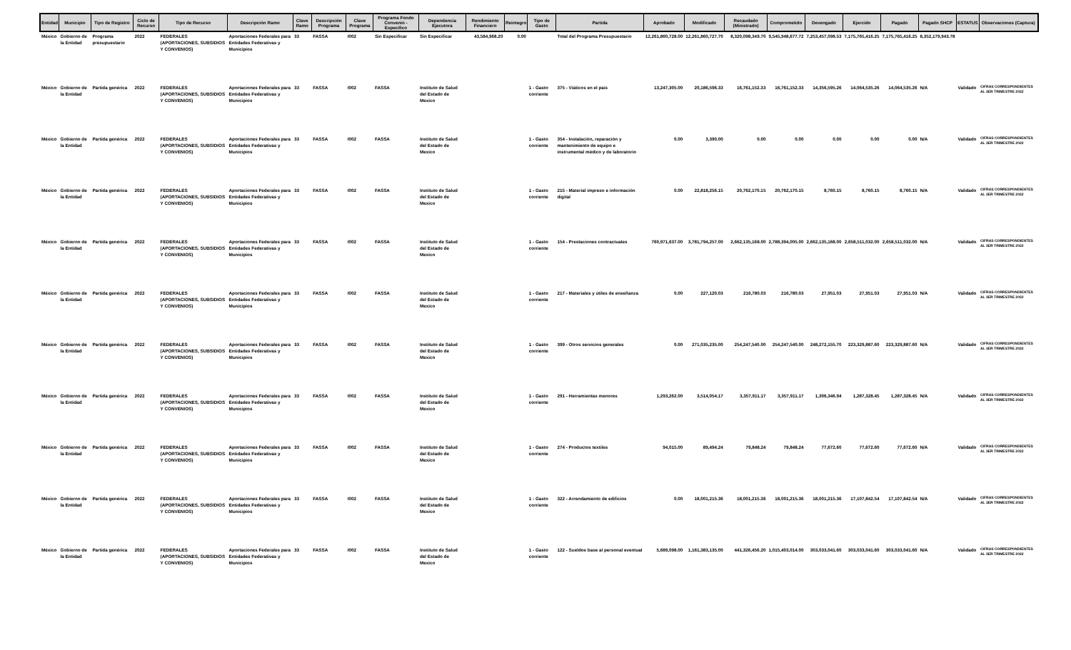| Entidad | Municipio | Tipo de Registro | Ciclo de Recurso | Tipo de Recurso | Descripción Ramo | Clave Ramo | Descripción Programa | Clave Programa | Programa Fondo Convenio - Específico | Dependencia Ejecutora | Rendimiento Financiero | Reintegro | Tipo de Gasto | Partida | Aprobado | Modificado | Recaudado (Ministrado) | Comprometido | Devengado | Ejercido | Pagado | Pagado SHCP | ESTATUS | Observaciones (Captura) |
| --- | --- | --- | --- | --- | --- | --- | --- | --- | --- | --- | --- | --- | --- | --- | --- | --- | --- | --- | --- | --- | --- | --- | --- | --- |
| México | Gobierno de la Entidad | Programa presupuestario | 2022 | FEDERALES (APORTACIONES, SUBSIDIOS Y CONVENIOS) | Aportaciones Federales para Entidades Federativas y Municipios | 33 | FASSA | I002 | Sin Especificar | Sin Especificar | 43,584,968.20 | 0.00 | | Total del Programa Presupuestario | 12,261,860,728.00 | 12,261,860,727.70 | 8,320,098,349.70 | 9,545,948,677.72 | 7,253,457,098.53 | 7,175,765,416.25 | 7,175,765,416.25 | 8,352,179,943.78 | | |
| México | Gobierno de la Entidad | Partida genérica | 2022 | FEDERALES (APORTACIONES, SUBSIDIOS Y CONVENIOS) | Aportaciones Federales para Entidades Federativas y Municipios | 33 | FASSA | I002 | FASSA | Instituto de Salud del Estado de Mexico | | | 1 - Gasto corriente | 375 - Viáticos en el país | 13,247,305.00 | 20,186,596.33 | 16,761,152.33 | 16,761,152.33 | 14,356,595.26 | 14,064,535.26 | 14,064,535.26 | N/A | Validado | CIFRAS CORRESPONDIENTES AL 3ER TRIMESTRE 2022 |
| México | Gobierno de la Entidad | Partida genérica | 2022 | FEDERALES (APORTACIONES, SUBSIDIOS Y CONVENIOS) | Aportaciones Federales para Entidades Federativas y Municipios | 33 | FASSA | I002 | FASSA | Instituto de Salud del Estado de Mexico | | | 1 - Gasto corriente | 354 - Instalación, reparación y mantenimiento de equipo e instrumental médico y de laboratorio | 0.00 | 3,390.00 | 0.00 | 0.00 | 0.00 | 0.00 | 0.00 | N/A | Validado | CIFRAS CORRESPONDIENTES AL 3ER TRIMESTRE 2022 |
| México | Gobierno de la Entidad | Partida genérica | 2022 | FEDERALES (APORTACIONES, SUBSIDIOS Y CONVENIOS) | Aportaciones Federales para Entidades Federativas y Municipios | 33 | FASSA | I002 | FASSA | Instituto de Salud del Estado de Mexico | | | 1 - Gasto corriente | 215 - Material impreso e información digital | 0.00 | 22,818,256.15 | 20,762,170.15 | 20,762,170.15 | 8,760.15 | 8,760.15 | 8,760.15 | N/A | Validado | CIFRAS CORRESPONDIENTES AL 3ER TRIMESTRE 2022 |
| México | Gobierno de la Entidad | Partida genérica | 2022 | FEDERALES (APORTACIONES, SUBSIDIOS Y CONVENIOS) | Aportaciones Federales para Entidades Federativas y Municipios | 33 | FASSA | I002 | FASSA | Instituto de Salud del Estado de Mexico | | | 1 - Gasto corriente | 154 - Prestaciones contractuales | 760,971,637.00 | 3,781,794,257.00 | 2,662,135,168.00 | 2,788,394,005.00 | 2,662,135,168.00 | 2,658,511,032.00 | 2,658,511,032.00 | N/A | Validado | CIFRAS CORRESPONDIENTES AL 3ER TRIMESTRE 2022 |
| México | Gobierno de la Entidad | Partida genérica | 2022 | FEDERALES (APORTACIONES, SUBSIDIOS Y CONVENIOS) | Aportaciones Federales para Entidades Federativas y Municipios | 33 | FASSA | I002 | FASSA | Instituto de Salud del Estado de Mexico | | | 1 - Gasto corriente | 217 - Materiales y útiles de enseñanza | 0.00 | 227,120.03 | 216,780.03 | 216,780.03 | 27,951.03 | 27,951.03 | 27,951.03 | N/A | Validado | CIFRAS CORRESPONDIENTES AL 3ER TRIMESTRE 2022 |
| México | Gobierno de la Entidad | Partida genérica | 2022 | FEDERALES (APORTACIONES, SUBSIDIOS Y CONVENIOS) | Aportaciones Federales para Entidades Federativas y Municipios | 33 | FASSA | I002 | FASSA | Instituto de Salud del Estado de Mexico | | | 1 - Gasto corriente | 399 - Otros servicios generales | 0.00 | 271,035,235.00 | 254,247,540.00 | 254,247,540.00 | 248,272,155.70 | 223,329,887.60 | 223,329,887.60 | N/A | Validado | CIFRAS CORRESPONDIENTES AL 3ER TRIMESTRE 2022 |
| México | Gobierno de la Entidad | Partida genérica | 2022 | FEDERALES (APORTACIONES, SUBSIDIOS Y CONVENIOS) | Aportaciones Federales para Entidades Federativas y Municipios | 33 | FASSA | I002 | FASSA | Instituto de Salud del Estado de Mexico | | | 1 - Gasto corriente | 291 - Herramientas menores | 1,293,262.00 | 3,514,054.17 | 3,357,911.17 | 3,357,911.17 | 1,306,346.94 | 1,287,328.45 | 1,287,328.45 | N/A | Validado | CIFRAS CORRESPONDIENTES AL 3ER TRIMESTRE 2022 |
| México | Gobierno de la Entidad | Partida genérica | 2022 | FEDERALES (APORTACIONES, SUBSIDIOS Y CONVENIOS) | Aportaciones Federales para Entidades Federativas y Municipios | 33 | FASSA | I002 | FASSA | Instituto de Salud del Estado de Mexico | | | 1 - Gasto corriente | 274 - Productos textiles | 94,015.00 | 89,494.24 | 79,848.24 | 79,848.24 | 77,672.60 | 77,672.60 | 77,672.60 | N/A | Validado | CIFRAS CORRESPONDIENTES AL 3ER TRIMESTRE 2022 |
| México | Gobierno de la Entidad | Partida genérica | 2022 | FEDERALES (APORTACIONES, SUBSIDIOS Y CONVENIOS) | Aportaciones Federales para Entidades Federativas y Municipios | 33 | FASSA | I002 | FASSA | Instituto de Salud del Estado de Mexico | | | 1 - Gasto corriente | 322 - Arrendamiento de edificios | 0.00 | 18,001,215.36 | 18,001,215.36 | 18,001,215.36 | 18,001,215.36 | 17,107,842.54 | 17,107,842.54 | N/A | Validado | CIFRAS CORRESPONDIENTES AL 3ER TRIMESTRE 2022 |
| México | Gobierno de la Entidad | Partida genérica | 2022 | FEDERALES (APORTACIONES, SUBSIDIOS Y CONVENIOS) | Aportaciones Federales para Entidades Federativas y Municipios | 33 | FASSA | I002 | FASSA | Instituto de Salud del Estado de Mexico | | | 1 - Gasto corriente | 122 - Sueldos base al personal eventual | 5,689,098.00 | 1,161,383,135.00 | 441,326,456.20 | 1,015,403,014.00 | 303,033,041.60 | 303,033,041.60 | 303,033,041.60 | N/A | Validado | CIFRAS CORRESPONDIENTES AL 3ER TRIMESTRE 2022 |